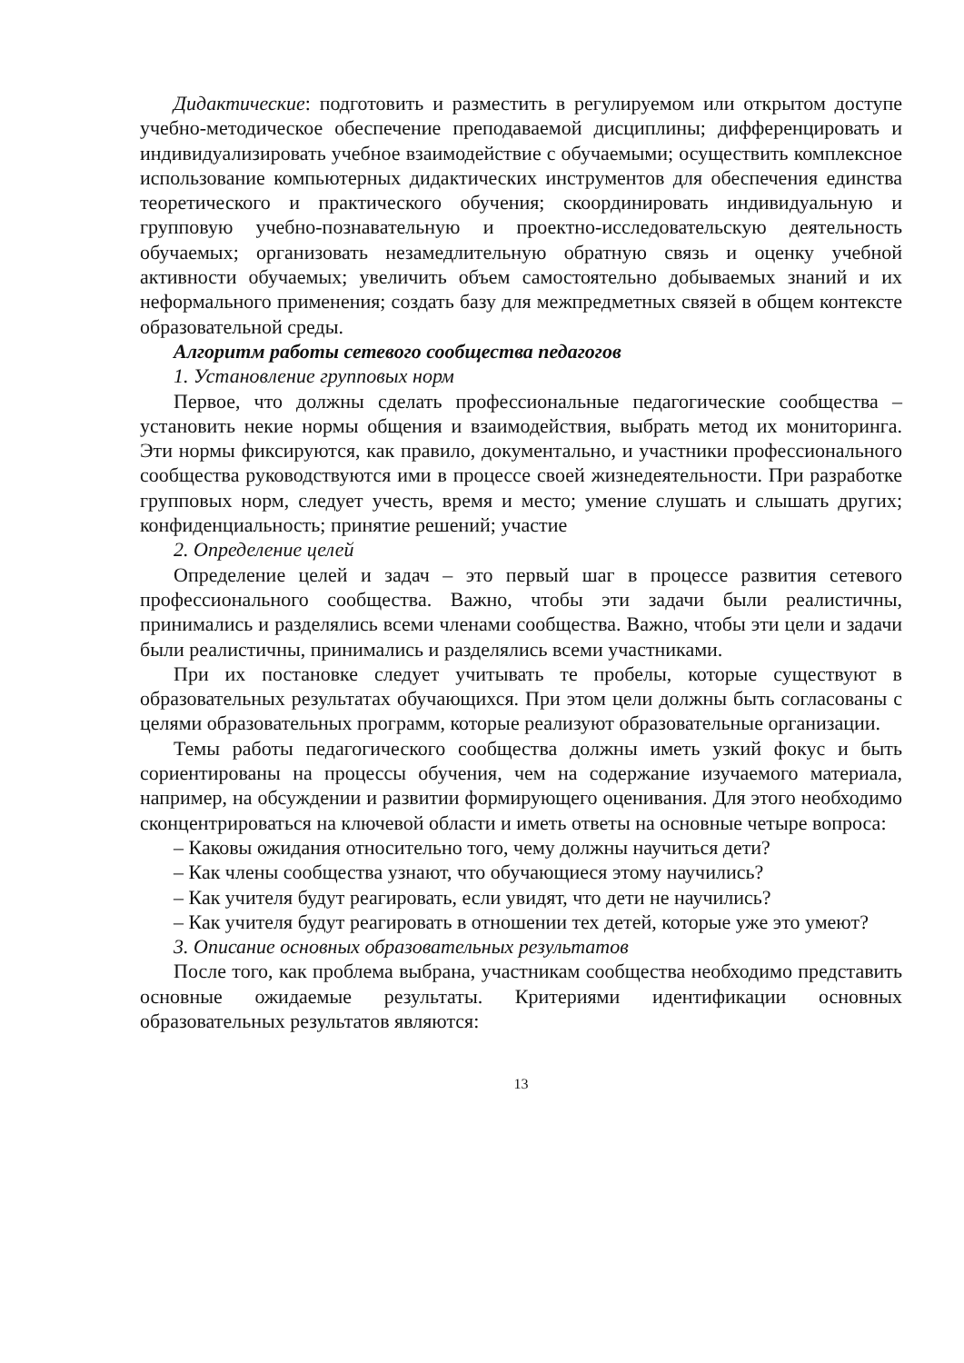Дидактические: подготовить и разместить в регулируемом или открытом доступе учебно-методическое обеспечение преподаваемой дисциплины; дифференцировать и индивидуализировать учебное взаимодействие с обучаемыми; осуществить комплексное использование компьютерных дидактических инструментов для обеспечения единства теоретического и практического обучения; скоординировать индивидуальную и групповую учебно-познавательную и проектно-исследовательскую деятельность обучаемых; организовать незамедлительную обратную связь и оценку учебной активности обучаемых; увеличить объем самостоятельно добываемых знаний и их неформального применения; создать базу для межпредметных связей в общем контексте образовательной среды.
Алгоритм работы сетевого сообщества педагогов
1. Установление групповых норм
Первое, что должны сделать профессиональные педагогические сообщества – установить некие нормы общения и взаимодействия, выбрать метод их мониторинга. Эти нормы фиксируются, как правило, документально, и участники профессионального сообщества руководствуются ими в процессе своей жизнедеятельности. При разработке групповых норм, следует учесть, время и место; умение слушать и слышать других; конфиденциальность; принятие решений; участие
2. Определение целей
Определение целей и задач – это первый шаг в процессе развития сетевого профессионального сообщества. Важно, чтобы эти задачи были реалистичны, принимались и разделялись всеми членами сообщества. Важно, чтобы эти цели и задачи были реалистичны, принимались и разделялись всеми участниками.
При их постановке следует учитывать те пробелы, которые существуют в образовательных результатах обучающихся. При этом цели должны быть согласованы с целями образовательных программ, которые реализуют образовательные организации.
Темы работы педагогического сообщества должны иметь узкий фокус и быть сориентированы на процессы обучения, чем на содержание изучаемого материала, например, на обсуждении и развитии формирующего оценивания. Для этого необходимо сконцентрироваться на ключевой области и иметь ответы на основные четыре вопроса:
– Каковы ожидания относительно того, чему должны научиться дети?
– Как члены сообщества узнают, что обучающиеся этому научились?
– Как учителя будут реагировать, если увидят, что дети не научились?
– Как учителя будут реагировать в отношении тех детей, которые уже это умеют?
3. Описание основных образовательных результатов
После того, как проблема выбрана, участникам сообщества необходимо представить основные ожидаемые результаты. Критериями идентификации основных образовательных результатов являются:
13